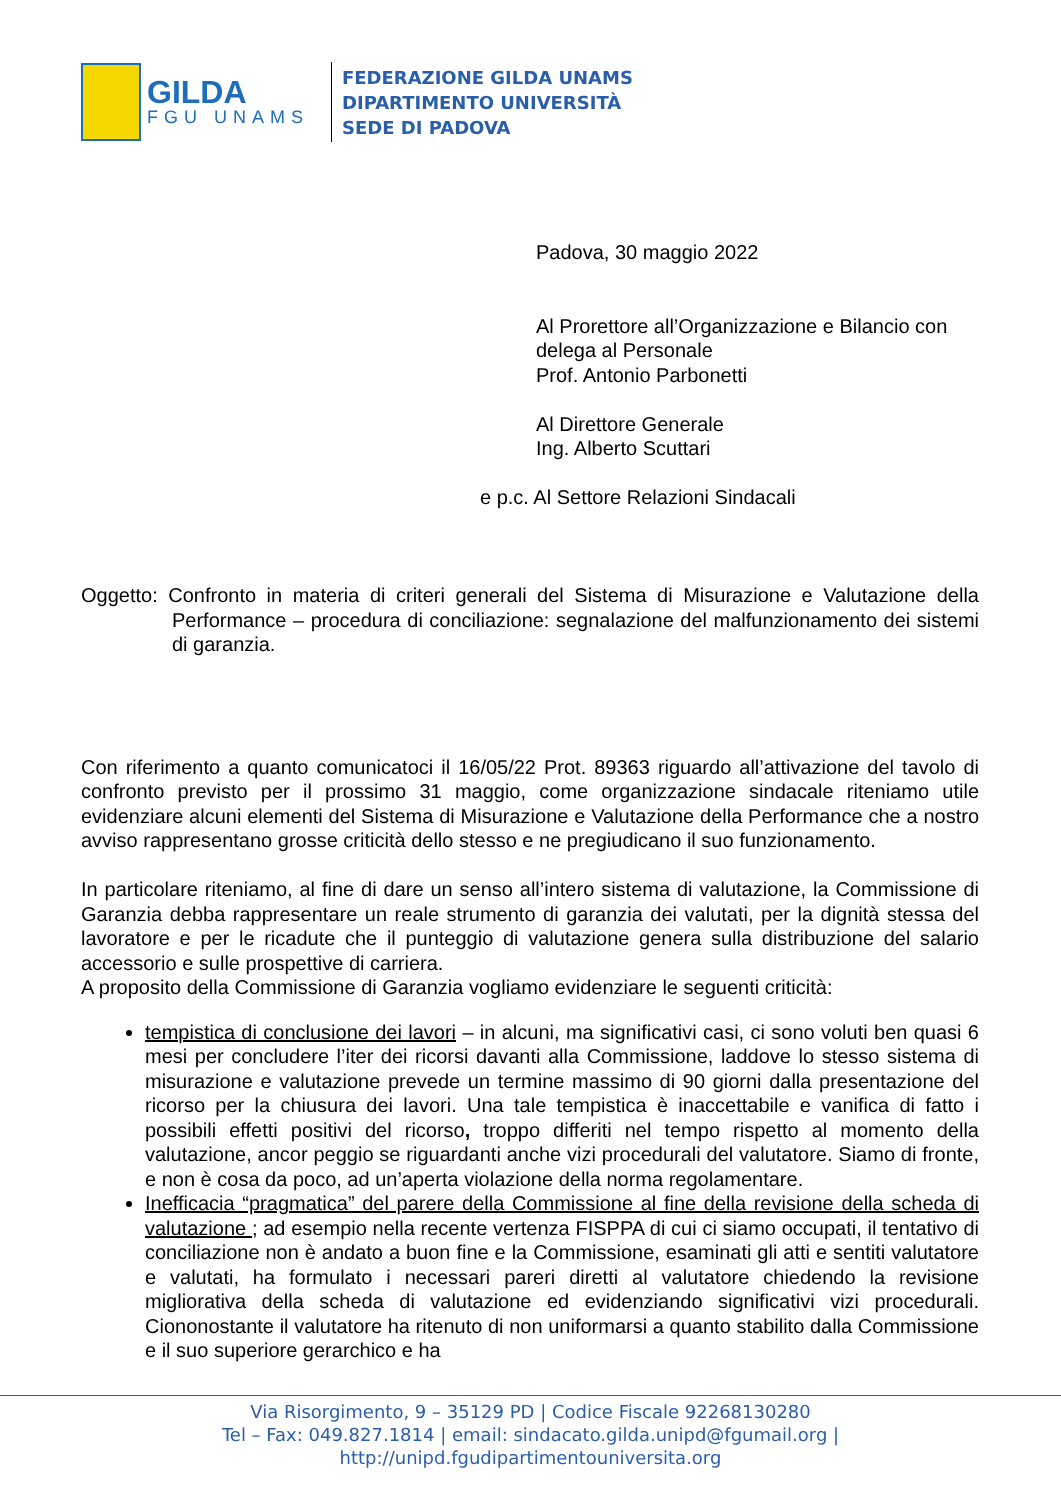GILDA
FGU UNAMS
FEDERAZIONE GILDA UNAMS
DIPARTIMENTO UNIVERSITÀ
SEDE DI PADOVA
Padova, 30 maggio 2022
Al Prorettore all’Organizzazione e Bilancio con delega al Personale
Prof. Antonio Parbonetti
Al Direttore Generale
Ing. Alberto Scuttari
e p.c. Al Settore Relazioni Sindacali
Oggetto: Confronto in materia di criteri generali del Sistema di Misurazione e Valutazione della Performance – procedura di conciliazione: segnalazione del malfunzionamento dei sistemi di garanzia.
Con riferimento a quanto comunicatoci il 16/05/22 Prot. 89363 riguardo all’attivazione del tavolo di confronto previsto per il prossimo 31 maggio, come organizzazione sindacale riteniamo utile evidenziare alcuni elementi del Sistema di Misurazione e Valutazione della Performance che a nostro avviso rappresentano grosse criticità dello stesso e ne pregiudicano il suo funzionamento.
In particolare riteniamo, al fine di dare un senso all’intero sistema di valutazione, la Commissione di Garanzia debba rappresentare un reale strumento di garanzia dei valutati, per la dignità stessa del lavoratore e per le ricadute che il punteggio di valutazione genera sulla distribuzione del salario accessorio e sulle prospettive di carriera.
A proposito della Commissione di Garanzia vogliamo evidenziare le seguenti criticità:
tempistica di conclusione dei lavori – in alcuni, ma significativi casi, ci sono voluti ben quasi 6 mesi per concludere l’iter dei ricorsi davanti alla Commissione, laddove lo stesso sistema di misurazione e valutazione prevede un termine massimo di 90 giorni dalla presentazione del ricorso per la chiusura dei lavori. Una tale tempistica è inaccettabile e vanifica di fatto i possibili effetti positivi del ricorso, troppo differiti nel tempo rispetto al momento della valutazione, ancor peggio se riguardanti anche vizi procedurali del valutatore. Siamo di fronte, e non è cosa da poco, ad un’aperta violazione della norma regolamentare.
Inefficacia “pragmatica” del parere della Commissione al fine della revisione della scheda di valutazione ; ad esempio nella recente vertenza FISPPA di cui ci siamo occupati, il tentativo di conciliazione non è andato a buon fine e la Commissione, esaminati gli atti e sentiti valutatore e valutati, ha formulato i necessari pareri diretti al valutatore chiedendo la revisione migliorativa della scheda di valutazione ed evidenziando significativi vizi procedurali. Ciononostante il valutatore ha ritenuto di non uniformarsi a quanto stabilito dalla Commissione e il suo superiore gerarchico e ha
Via Risorgimento, 9 – 35129 PD | Codice Fiscale 92268130280
Tel – Fax: 049.827.1814 | email: sindacato.gilda.unipd@fgumail.org |
http://unipd.fgudipartimentouniversita.org